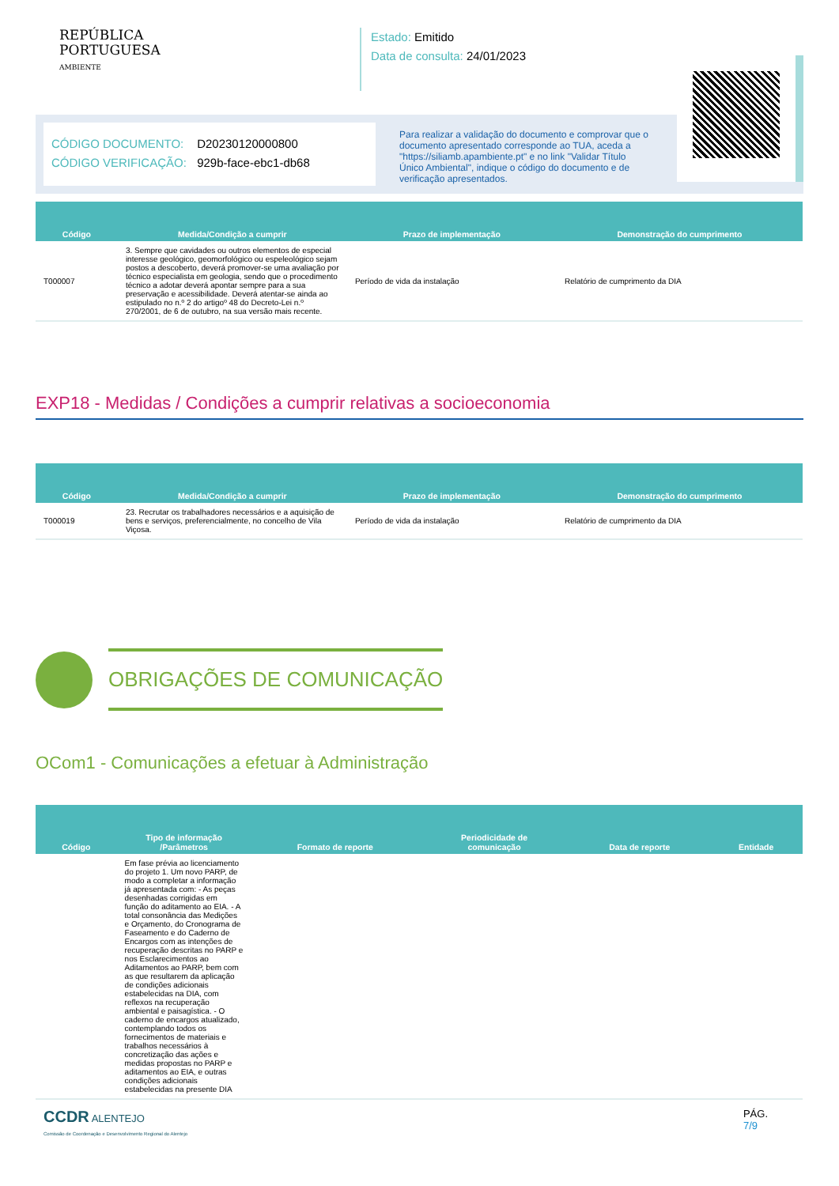REPÚBLICA
PORTUGUESA
AMBIENTE
Estado: Emitido
Data de consulta: 24/01/2023
CÓDIGO DOCUMENTO: D20230120000800
CÓDIGO VERIFICAÇÃO: 929b-face-ebc1-db68
Para realizar a validação do documento e comprovar que o documento apresentado corresponde ao TUA, aceda a "https://siliamb.apambiente.pt" e no link "Validar Título Único Ambiental", indique o código do documento e de verificação apresentados.
| Código | Medida/Condição a cumprir | Prazo de implementação | Demonstração do cumprimento |
| --- | --- | --- | --- |
| T000007 | 3. Sempre que cavidades ou outros elementos de especial interesse geológico, geomorfológico ou espeleológico sejam postos a descoberto, deverá promover-se uma avaliação por técnico especialista em geologia, sendo que o procedimento técnico a adotar deverá apontar sempre para a sua preservação e acessibilidade. Deverá atentar-se ainda ao estipulado no n.º 2 do artigoº 48 do Decreto-Lei n.º 270/2001, de 6 de outubro, na sua versão mais recente. | Período de vida da instalação | Relatório de cumprimento da DIA |
EXP18 - Medidas / Condições a cumprir relativas a socioeconomia
| Código | Medida/Condição a cumprir | Prazo de implementação | Demonstração do cumprimento |
| --- | --- | --- | --- |
| T000019 | 23. Recrutar os trabalhadores necessários e a aquisição de bens e serviços, preferencialmente, no concelho de Vila Viçosa. | Período de vida da instalação | Relatório de cumprimento da DIA |
OBRIGAÇÕES DE COMUNICAÇÃO
OCom1 - Comunicações a efetuar à Administração
| Código | Tipo de informação /Parâmetros | Formato de reporte | Periodicidade de comunicação | Data de reporte | Entidade |
| --- | --- | --- | --- | --- | --- |
| | Em fase prévia ao licenciamento do projeto 1. Um novo PARP, de modo a completar a informação já apresentada com: - As peças desenhadas corrigidas em função do aditamento ao EIA. - A total consonância das Medições e Orçamento, do Cronograma de Faseamento e do Caderno de Encargos com as intenções de recuperação descritas no PARP e nos Esclarecimentos ao Aditamentos ao PARP, bem com as que resultarem da aplicação de condições adicionais estabelecidas na DIA, com reflexos na recuperação ambiental e paisagística. - O caderno de encargos atualizado, contemplando todos os fornecimentos de materiais e trabalhos necessários à concretização das ações e medidas propostas no PARP e aditamentos ao EIA, e outras condições adicionais estabelecidas na presente DIA | | | | |
CCDR ALENTEJO
Comissão de Coordenação e Desenvolvimento Regional do Alentejo
PÁG.
7/9